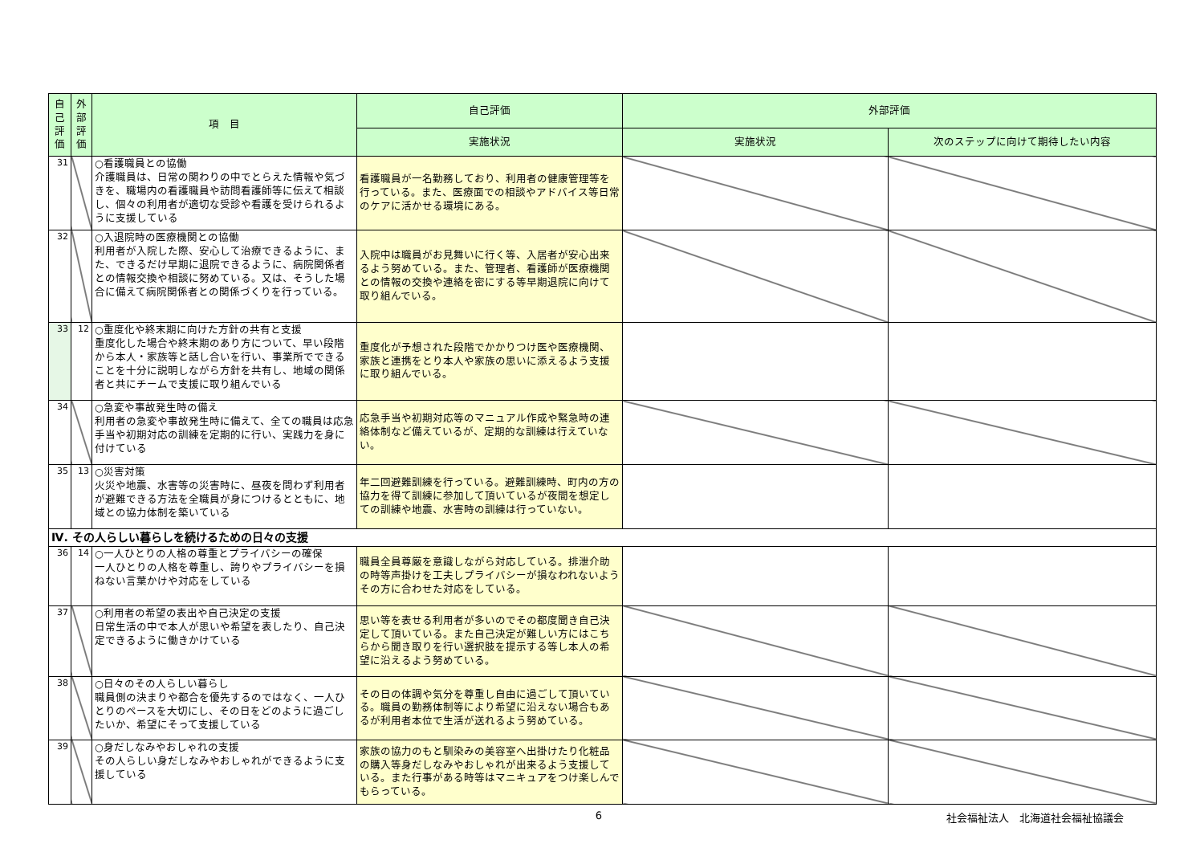| 自己評価 | 外部評価 | 項 目 | 自己評価 | 外部評価 | |
| --- | --- | --- | --- | --- | --- |
| | | | 実施状況 | 実施状況 | 次のステップに向けて期待したい内容 |
| 31 | | ○看護職員との協働 介護職員は、日常の関わりの中でとらえた情報や気づきを、職場内の看護職員や訪問看護師等に伝えて相談し、個々の利用者が適切な受診や看護を受けられるように支援している | 看護職員が一名勤務しており、利用者の健康管理等を行っている。また、医療面での相談やアドバイス等日常のケアに活かせる環境にある。 | | |
| 32 | | ○入退院時の医療機関との協働 利用者が入院した際、安心して治療できるように、また、できるだけ早期に退院できるように、病院関係者との情報交換や相談に努めている。又は、そうした場合に備えて病院関係者との関係づくりを行っている。 | 入院中は職員がお見舞いに行く等、入居者が安心出来るよう努めている。また、管理者、看護師が医療機関との情報の交換や連絡を密にする等早期退院に向けて取り組んでいる。 | | |
| 33 | 12 | ○重度化や終末期に向けた方針の共有と支援 重度化した場合や終末期のあり方について、早い段階から本人・家族等と話し合いを行い、事業所でできることを十分に説明しながら方針を共有し、地域の関係者と共にチームで支援に取り組んでいる | 重度化が予想された段階でかかりつけ医や医療機関、家族と連携をとり本人や家族の思いに添えるよう支援に取り組んでいる。 | | |
| 34 | | ○急変や事故発生時の備え 利用者の急変や事故発生時に備えて、全ての職員は応急手当や初期対応の訓練を定期的に行い、実践力を身に付けている | 応急手当や初期対応等のマニュアル作成や緊急時の連絡体制など備えているが、定期的な訓練は行えていない。 | | |
| 35 | 13 | ○災害対策 火災や地震、水害等の災害時に、昼夜を問わず利用者が避難できる方法を全職員が身につけるとともに、地域との協力体制を築いている | 年二回避難訓練を行っている。避難訓練時、町内の方の協力を得て訓練に参加して頂いているが夜間を想定しての訓練や地震、水害時の訓練は行っていない。 | | |
| Ⅳ. その人らしい暮らしを続けるための日々の支援 | | | | | |
| 36 | 14 | ○一人ひとりの人格の尊重とプライバシーの確保 一人ひとりの人格を尊重し、誇りやプライバシーを損ねない言葉かけや対応をしている | 職員全員尊厳を意識しながら対応している。排泄介助の時等声掛けを工夫しプライバシーが損なわれないようその方に合わせた対応をしている。 | | |
| 37 | | ○利用者の希望の表出や自己決定の支援 日常生活の中で本人が思いや希望を表したり、自己決定できるように働きかけている | 思い等を表せる利用者が多いのでその都度聞き自己決定して頂いている。また自己決定が難しい方にはこちらから聞き取りを行い選択肢を提示する等し本人の希望に沿えるよう努めている。 | | |
| 38 | | ○日々のその人らしい暮らし 職員側の決まりや都合を優先するのではなく、一人ひとりのペースを大切にし、その日をどのように過ごしたいか、希望にそって支援している | その日の体調や気分を尊重し自由に過ごして頂いている。職員の勤務体制等により希望に沿えない場合もあるが利用者本位で生活が送れるよう努めている。 | | |
| 39 | | ○身だしなみやおしゃれの支援 その人らしい身だしなみやおしゃれができるように支援している | 家族の協力のもと馴染みの美容室へ出掛けたり化粧品の購入等身だしなみやおしゃれが出来るよう支援している。また行事がある時等はマニキュアをつけ楽しんでもらっている。 | | |
6 社会福祉法人　北海道社会福祉協議会